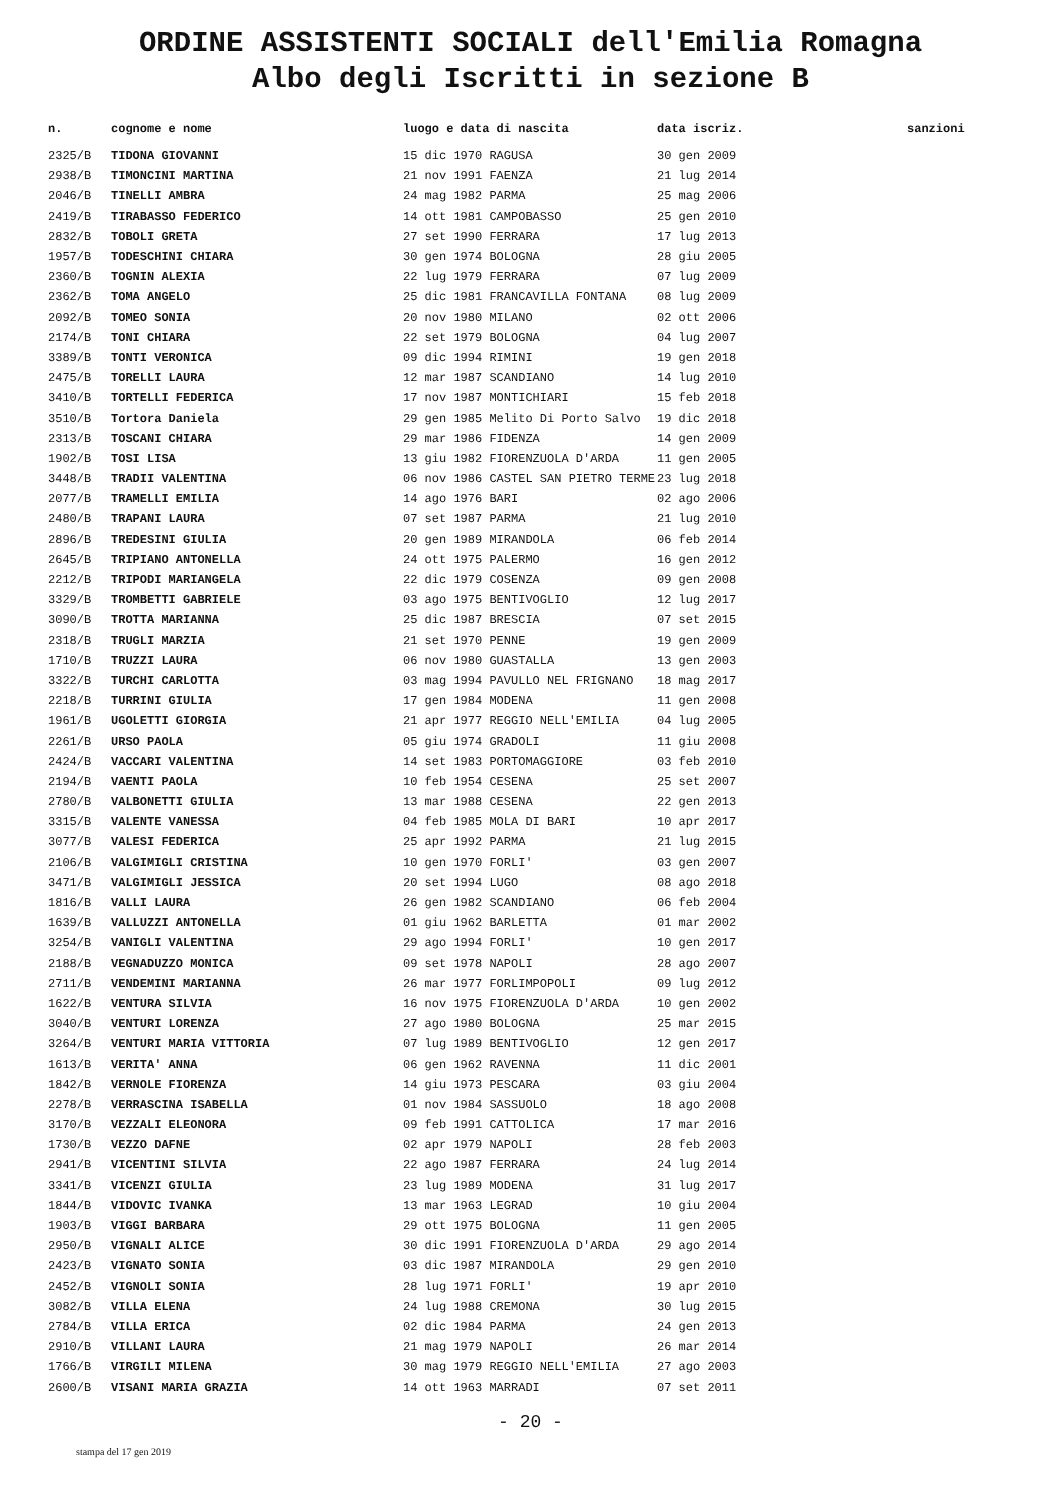ORDINE ASSISTENTI SOCIALI dell'Emilia Romagna
Albo degli Iscritti in sezione B
| n. | cognome e nome | luogo e data di nascita | data iscriz. | sanzioni |
| --- | --- | --- | --- | --- |
| 2325/B | TIDONA GIOVANNI | 15 dic 1970 RAGUSA | 30 gen 2009 | |
| 2938/B | TIMONCINI MARTINA | 21 nov 1991 FAENZA | 21 lug 2014 | |
| 2046/B | TINELLI AMBRA | 24 mag 1982 PARMA | 25 mag 2006 | |
| 2419/B | TIRABASSO FEDERICO | 14 ott 1981 CAMPOBASSO | 25 gen 2010 | |
| 2832/B | TOBOLI GRETA | 27 set 1990 FERRARA | 17 lug 2013 | |
| 1957/B | TODESCHINI CHIARA | 30 gen 1974 BOLOGNA | 28 giu 2005 | |
| 2360/B | TOGNIN ALEXIA | 22 lug 1979 FERRARA | 07 lug 2009 | |
| 2362/B | TOMA ANGELO | 25 dic 1981 FRANCAVILLA FONTANA | 08 lug 2009 | |
| 2092/B | TOMEO SONIA | 20 nov 1980 MILANO | 02 ott 2006 | |
| 2174/B | TONI CHIARA | 22 set 1979 BOLOGNA | 04 lug 2007 | |
| 3389/B | TONTI VERONICA | 09 dic 1994 RIMINI | 19 gen 2018 | |
| 2475/B | TORELLI LAURA | 12 mar 1987 SCANDIANO | 14 lug 2010 | |
| 3410/B | TORTELLI FEDERICA | 17 nov 1987 MONTICHIARI | 15 feb 2018 | |
| 3510/B | Tortora Daniela | 29 gen 1985 Melito Di Porto Salvo | 19 dic 2018 | |
| 2313/B | TOSCANI CHIARA | 29 mar 1986 FIDENZA | 14 gen 2009 | |
| 1902/B | TOSI LISA | 13 giu 1982 FIORENZUOLA D'ARDA | 11 gen 2005 | |
| 3448/B | TRADII VALENTINA | 06 nov 1986 CASTEL SAN PIETRO TERME | 23 lug 2018 | |
| 2077/B | TRAMELLI EMILIA | 14 ago 1976 BARI | 02 ago 2006 | |
| 2480/B | TRAPANI LAURA | 07 set 1987 PARMA | 21 lug 2010 | |
| 2896/B | TREDESINI GIULIA | 20 gen 1989 MIRANDOLA | 06 feb 2014 | |
| 2645/B | TRIPIANO ANTONELLA | 24 ott 1975 PALERMO | 16 gen 2012 | |
| 2212/B | TRIPODI MARIANGELA | 22 dic 1979 COSENZA | 09 gen 2008 | |
| 3329/B | TROMBETTI GABRIELE | 03 ago 1975 BENTIVOGLIO | 12 lug 2017 | |
| 3090/B | TROTTA MARIANNA | 25 dic 1987 BRESCIA | 07 set 2015 | |
| 2318/B | TRUGLI MARZIA | 21 set 1970 PENNE | 19 gen 2009 | |
| 1710/B | TRUZZI LAURA | 06 nov 1980 GUASTALLA | 13 gen 2003 | |
| 3322/B | TURCHI CARLOTTA | 03 mag 1994 PAVULLO NEL FRIGNANO | 18 mag 2017 | |
| 2218/B | TURRINI GIULIA | 17 gen 1984 MODENA | 11 gen 2008 | |
| 1961/B | UGOLETTI GIORGIA | 21 apr 1977 REGGIO NELL'EMILIA | 04 lug 2005 | |
| 2261/B | URSO PAOLA | 05 giu 1974 GRADOLI | 11 giu 2008 | |
| 2424/B | VACCARI VALENTINA | 14 set 1983 PORTOMAGGIORE | 03 feb 2010 | |
| 2194/B | VAENTI PAOLA | 10 feb 1954 CESENA | 25 set 2007 | |
| 2780/B | VALBONETTI GIULIA | 13 mar 1988 CESENA | 22 gen 2013 | |
| 3315/B | VALENTE VANESSA | 04 feb 1985 MOLA DI BARI | 10 apr 2017 | |
| 3077/B | VALESI FEDERICA | 25 apr 1992 PARMA | 21 lug 2015 | |
| 2106/B | VALGIMIGLI CRISTINA | 10 gen 1970 FORLI' | 03 gen 2007 | |
| 3471/B | VALGIMIGLI JESSICA | 20 set 1994 LUGO | 08 ago 2018 | |
| 1816/B | VALLI LAURA | 26 gen 1982 SCANDIANO | 06 feb 2004 | |
| 1639/B | VALLUZZI ANTONELLA | 01 giu 1962 BARLETTA | 01 mar 2002 | |
| 3254/B | VANIGLI VALENTINA | 29 ago 1994 FORLI' | 10 gen 2017 | |
| 2188/B | VEGNADUZZO MONICA | 09 set 1978 NAPOLI | 28 ago 2007 | |
| 2711/B | VENDEMINI MARIANNA | 26 mar 1977 FORLIMPOPOLI | 09 lug 2012 | |
| 1622/B | VENTURA SILVIA | 16 nov 1975 FIORENZUOLA D'ARDA | 10 gen 2002 | |
| 3040/B | VENTURI LORENZA | 27 ago 1980 BOLOGNA | 25 mar 2015 | |
| 3264/B | VENTURI MARIA VITTORIA | 07 lug 1989 BENTIVOGLIO | 12 gen 2017 | |
| 1613/B | VERITA' ANNA | 06 gen 1962 RAVENNA | 11 dic 2001 | |
| 1842/B | VERNOLE FIORENZA | 14 giu 1973 PESCARA | 03 giu 2004 | |
| 2278/B | VERRASCINA ISABELLA | 01 nov 1984 SASSUOLO | 18 ago 2008 | |
| 3170/B | VEZZALI ELEONORA | 09 feb 1991 CATTOLICA | 17 mar 2016 | |
| 1730/B | VEZZO DAFNE | 02 apr 1979 NAPOLI | 28 feb 2003 | |
| 2941/B | VICENTINI SILVIA | 22 ago 1987 FERRARA | 24 lug 2014 | |
| 3341/B | VICENZI GIULIA | 23 lug 1989 MODENA | 31 lug 2017 | |
| 1844/B | VIDOVIC IVANKA | 13 mar 1963 LEGRAD | 10 giu 2004 | |
| 1903/B | VIGGI BARBARA | 29 ott 1975 BOLOGNA | 11 gen 2005 | |
| 2950/B | VIGNALI ALICE | 30 dic 1991 FIORENZUOLA D'ARDA | 29 ago 2014 | |
| 2423/B | VIGNATO SONIA | 03 dic 1987 MIRANDOLA | 29 gen 2010 | |
| 2452/B | VIGNOLI SONIA | 28 lug 1971 FORLI' | 19 apr 2010 | |
| 3082/B | VILLA ELENA | 24 lug 1988 CREMONA | 30 lug 2015 | |
| 2784/B | VILLA ERICA | 02 dic 1984 PARMA | 24 gen 2013 | |
| 2910/B | VILLANI LAURA | 21 mag 1979 NAPOLI | 26 mar 2014 | |
| 1766/B | VIRGILI MILENA | 30 mag 1979 REGGIO NELL'EMILIA | 27 ago 2003 | |
| 2600/B | VISANI MARIA GRAZIA | 14 ott 1963 MARRADI | 07 set 2011 | |
- 20 -
stampa del 17 gen 2019